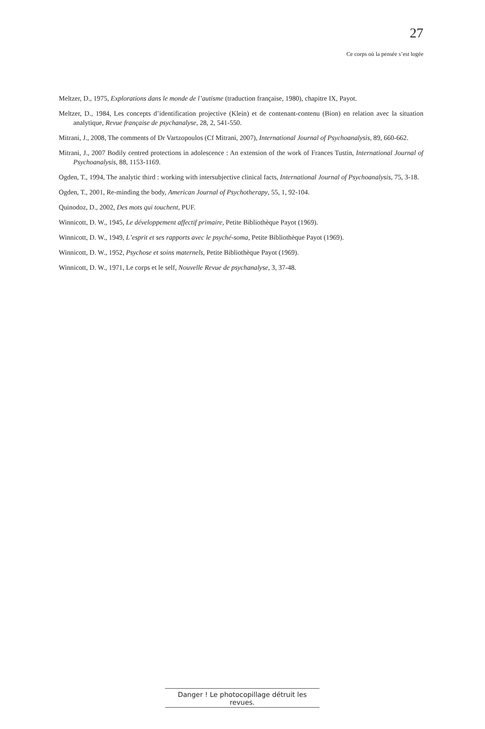27
Ce corps où la pensée s’est logée
Meltzer, D., 1975, Explorations dans le monde de l’autisme (traduction française, 1980), chapitre IX, Payot.
Meltzer, D., 1984, Les concepts d’identification projective (Klein) et de contenant-contenu (Bion) en relation avec la situation analytique, Revue française de psychanalyse, 28, 2, 541-550.
Mitrani, J., 2008, The comments of Dr Vartzopoulos (Cf Mitrani, 2007), International Journal of Psychoanalysis, 89, 660-662.
Mitrani, J., 2007 Bodily centred protections in adolescence : An extension of the work of Frances Tustin, International Journal of Psychoanalysis, 88, 1153-1169.
Ogden, T., 1994, The analytic third : working with intersubjective clinical facts, International Journal of Psychoanalysis, 75, 3-18.
Ogden, T., 2001, Re-minding the body, American Journal of Psychotherapy, 55, 1, 92-104.
Quinodoz, D., 2002, Des mots qui touchent, PUF.
Winnicott, D. W., 1945, Le développement affectif primaire, Petite Bibliothèque Payot (1969).
Winnicott, D. W., 1949, L’esprit et ses rapports avec le psyché-soma, Petite Bibliothèque Payot (1969).
Winnicott, D. W., 1952, Psychose et soins maternels, Petite Bibliothèque Payot (1969).
Winnicott, D. W., 1971, Le corps et le self, Nouvelle Revue de psychanalyse, 3, 37-48.
Danger ! Le photocopillage détruit les revues.